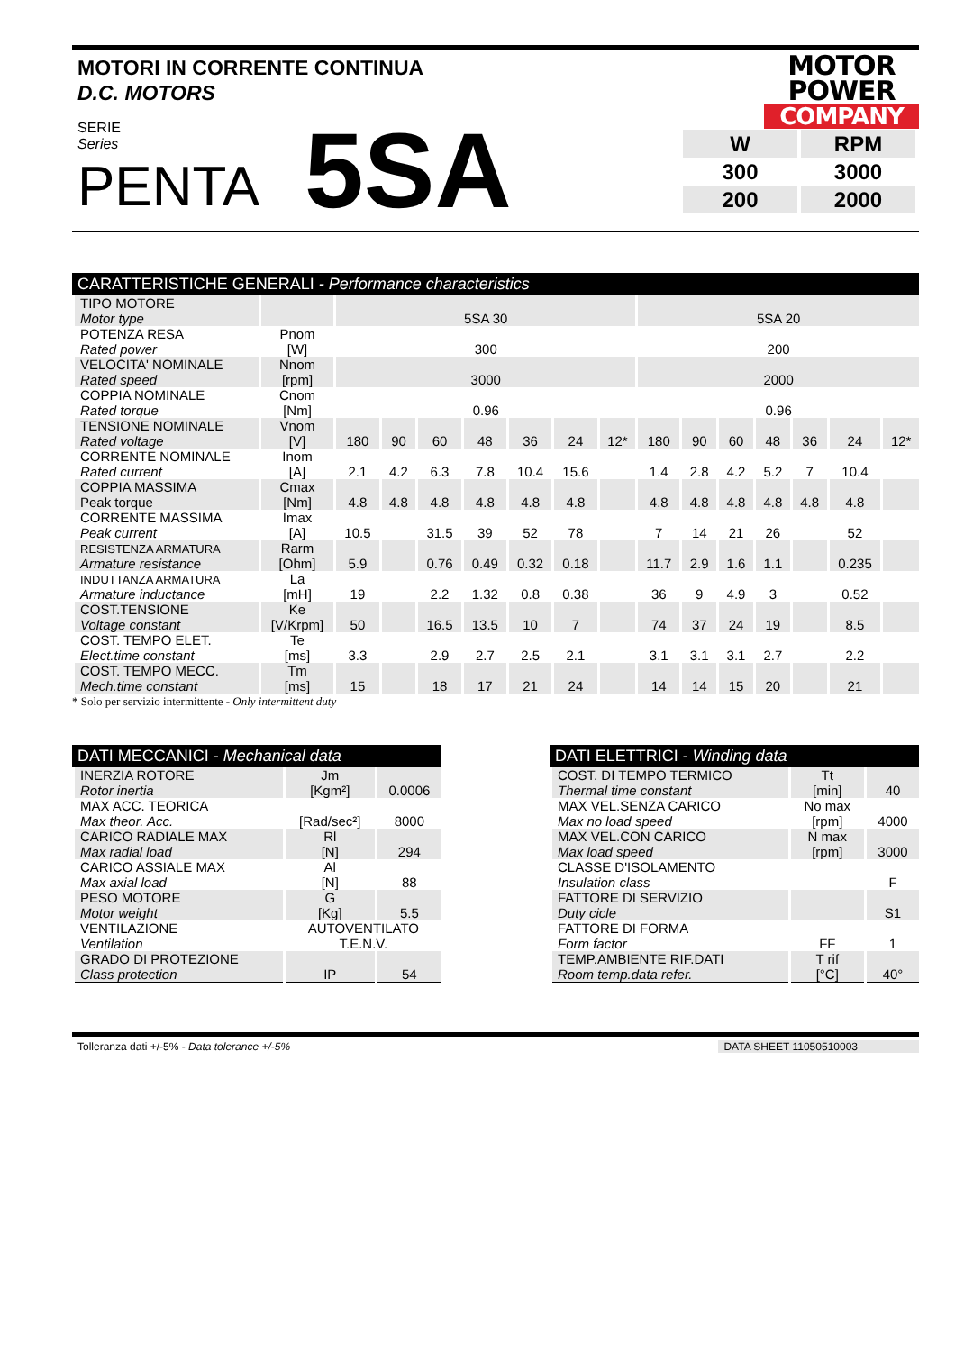MOTORI IN CORRENTE CONTINUA
D.C. MOTORS
MOTOR
POWER
COMPANY
SERIE
Series
PENTA
5SA
| W | RPM |
| 300 | 3000 |
| 200 | 2000 |
CARATTERISTICHE GENERALI - Performance characteristics
| TIPO MOTORE Motor type | | 5SA 30 | | | | | | | 5SA 20 | | | | | | |
| POTENZA RESA Rated power | Pnom [W] | 300 | | | | | | | 200 | | | | | | |
| VELOCITA' NOMINALE Rated speed | Nnom [rpm] | 3000 | | | | | | | 2000 | | | | | | |
| COPPIA NOMINALE Rated torque | Cnom [Nm] | 0.96 | | | | | | | 0.96 | | | | | | |
| TENSIONE NOMINALE Rated voltage | Vnom [V] | 180 | 90 | 60 | 48 | 36 | 24 | 12* | 180 | 90 | 60 | 48 | 36 | 24 | 12* |
| CORRENTE NOMINALE Rated current | Inom [A] | 2.1 | 4.2 | 6.3 | 7.8 | 10.4 | 15.6 | | 1.4 | 2.8 | 4.2 | 5.2 | 7 | 10.4 | |
| COPPIA MASSIMA Peak torque | Cmax [Nm] | 4.8 | 4.8 | 4.8 | 4.8 | 4.8 | 4.8 | | 4.8 | 4.8 | 4.8 | 4.8 | 4.8 | 4.8 | |
| CORRENTE MASSIMA Peak current | Imax [A] | 10.5 | | 31.5 | 39 | 52 | 78 | | 7 | 14 | 21 | 26 | | 52 | |
| RESISTENZA ARMATURA Armature resistance | Rarm [Ohm] | 5.9 | | 0.76 | 0.49 | 0.32 | 0.18 | | 11.7 | 2.9 | 1.6 | 1.1 | | 0.235 | |
| INDUTTANZA ARMATURA Armature inductance | La [mH] | 19 | | 2.2 | 1.32 | 0.8 | 0.38 | | 36 | 9 | 4.9 | 3 | | 0.52 | |
| COST.TENSIONE Voltage constant | Ke [V/Krpm] | 50 | | 16.5 | 13.5 | 10 | 7 | | 74 | 37 | 24 | 19 | | 8.5 | |
| COST. TEMPO ELET. Elect.time constant | Te [ms] | 3.3 | | 2.9 | 2.7 | 2.5 | 2.1 | | 3.1 | 3.1 | 3.1 | 2.7 | | 2.2 | |
| COST. TEMPO MECC. Mech.time constant | Tm [ms] | 15 | | 18 | 17 | 21 | 24 | | 14 | 14 | 15 | 20 | | 21 | |
* Solo per servizio intermittente - Only intermittent duty
DATI MECCANICI - Mechanical data
| INERZIA ROTORE Rotor inertia | Jm [Kgm²] | 0.0006 |
| MAX ACC. TEORICA Max theor. Acc. | [Rad/sec²] | 8000 |
| CARICO RADIALE MAX Max radial load | Rl [N] | 294 |
| CARICO ASSIALE MAX Max axial load | Al [N] | 88 |
| PESO MOTORE Motor weight | G [Kg] | 5.5 |
| VENTILAZIONE Ventilation | AUTOVENTILATO T.E.N.V. | |
| GRADO DI PROTEZIONE Class protection | IP | 54 |
DATI ELETTRICI - Winding data
| COST. DI TEMPO TERMICO Thermal time constant | Tt [min] | 40 |
| MAX VEL.SENZA CARICO Max no load speed | No max [rpm] | 4000 |
| MAX VEL.CON CARICO Max load speed | N max [rpm] | 3000 |
| CLASSE D'ISOLAMENTO Insulation class | | F |
| FATTORE DI SERVIZIO Duty cicle | | S1 |
| FATTORE DI FORMA Form factor | FF | 1 |
| TEMP.AMBIENTE RIF.DATI Room temp.data refer. | T rif [°C] | 40° |
Tolleranza dati +/-5% - Data tolerance +/-5% DATA SHEET 11050510003